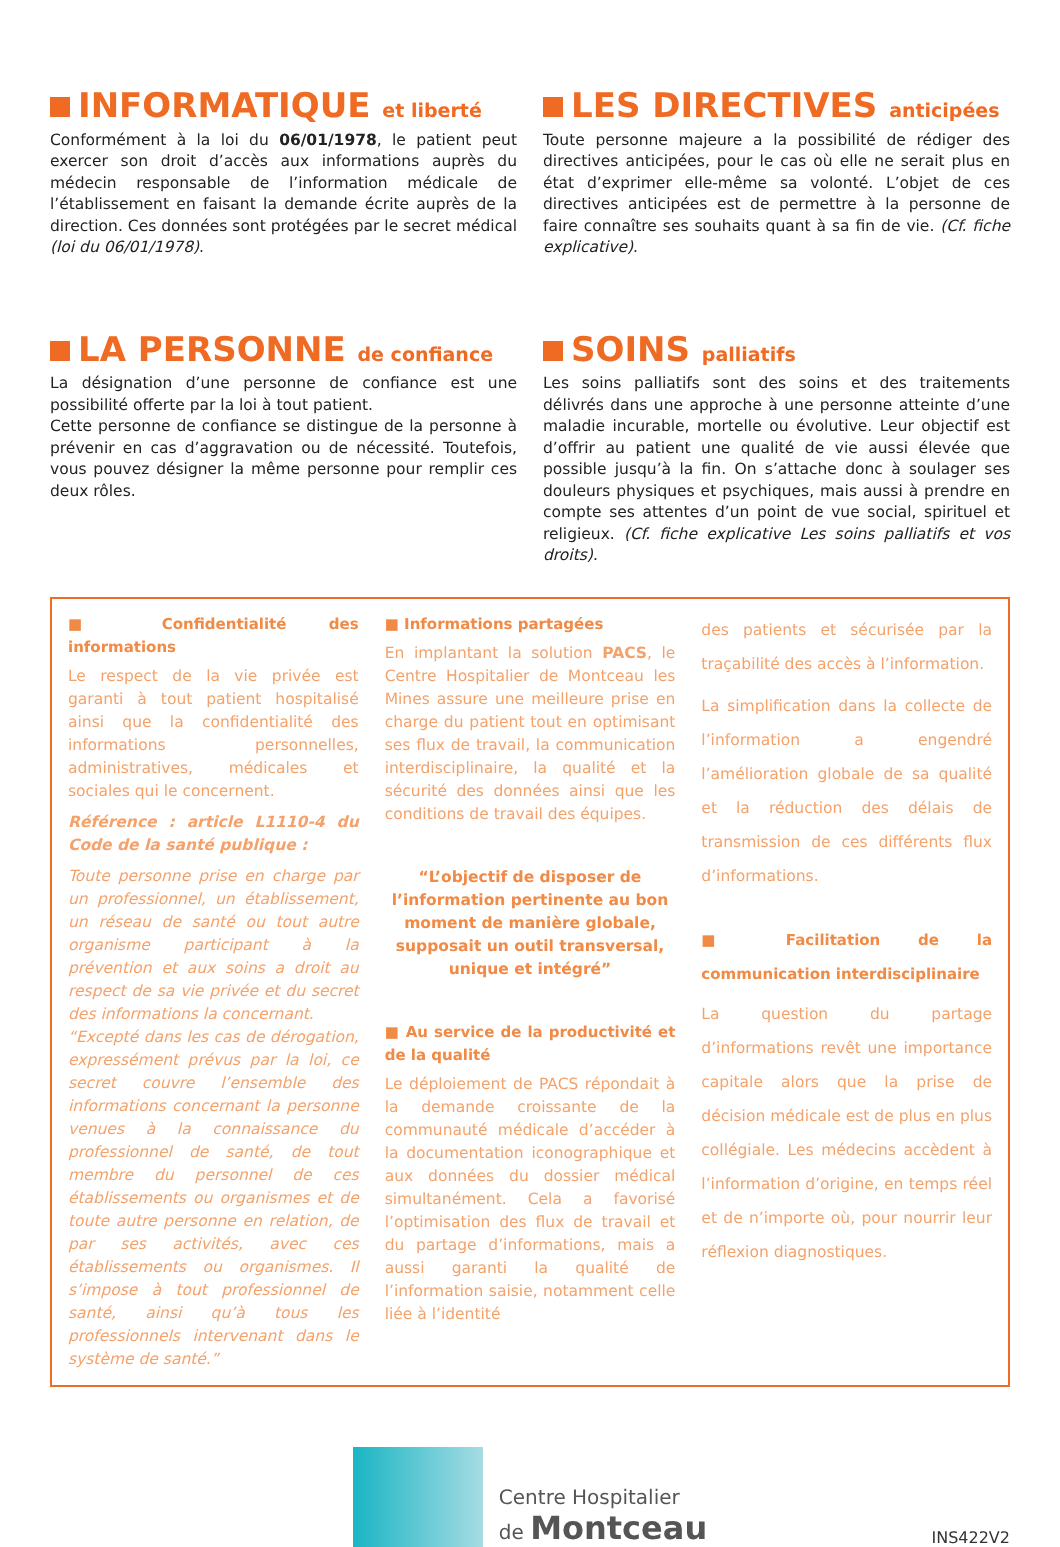INFORMATIQUE et liberté
Conformément à la loi du 06/01/1978, le patient peut exercer son droit d’accès aux informations auprès du médecin responsable de l’information médicale de l’établissement en faisant la demande écrite auprès de la direction. Ces données sont protégées par le secret médical (loi du 06/01/1978).
LES DIRECTIVES anticipées
Toute personne majeure a la possibilité de rédiger des directives anticipées, pour le cas où elle ne serait plus en état d’exprimer elle-même sa volonté. L’objet de ces directives anticipées est de permettre à la personne de faire connaître ses souhaits quant à sa fin de vie. (Cf. fiche explicative).
LA PERSONNE de confiance
La désignation d’une personne de confiance est une possibilité offerte par la loi à tout patient.
Cette personne de confiance se distingue de la personne à prévenir en cas d’aggravation ou de nécessité. Toutefois, vous pouvez désigner la même personne pour remplir ces deux rôles.
SOINS palliatifs
Les soins palliatifs sont des soins et des traitements délivrés dans une approche à une personne atteinte d’une maladie incurable, mortelle ou évolutive. Leur objectif est d’offrir au patient une qualité de vie aussi élevée que possible jusqu’à la fin. On s’attache donc à soulager ses douleurs physiques et psychiques, mais aussi à prendre en compte ses attentes d’un point de vue social, spirituel et religieux. (Cf. fiche explicative Les soins palliatifs et vos droits).
■ Confidentialité des informations
Le respect de la vie privée est garanti à tout patient hospitalisé ainsi que la confidentialité des informations personnelles, administratives, médicales et sociales qui le concernent.
Référence : article L1110-4 du Code de la santé publique :
Toute personne prise en charge par un professionnel, un établissement, un réseau de santé ou tout autre organisme participant à la prévention et aux soins a droit au respect de sa vie privée et du secret des informations la concernant.
“Excepté dans les cas de dérogation, expressément prévus par la loi, ce secret couvre l’ensemble des informations concernant la personne venues à la connaissance du professionnel de santé, de tout membre du personnel de ces établissements ou organismes et de toute autre personne en relation, de par ses activités, avec ces établissements ou organismes. Il s’impose à tout professionnel de santé, ainsi qu’à tous les professionnels intervenant dans le système de santé.”
■ Informations partagées
En implantant la solution PACS, le Centre Hospitalier de Montceau les Mines assure une meilleure prise en charge du patient tout en optimisant ses flux de travail, la communication interdisciplinaire, la qualité et la sécurité des données ainsi que les conditions de travail des équipes.
“L’objectif de disposer de l’information pertinente au bon moment de manière globale, supposait un outil transversal, unique et intégré”
■ Au service de la productivité et de la qualité
Le déploiement de PACS répondait à la demande croissante de la communauté médicale d’accéder à la documentation iconographique et aux données du dossier médical simultanément. Cela a favorisé l’optimisation des flux de travail et du partage d’informations, mais a aussi garanti la qualité de l’information saisie, notamment celle liée à l’identité
des patients et sécurisée par la traçabilité des accès à l’information.
La simplification dans la collecte de l’information a engendré l’amélioration globale de sa qualité et la réduction des délais de transmission de ces différents flux d’informations.
■ Facilitation de la communication interdisciplinaire
La question du partage d’informations revêt une importance capitale alors que la prise de décision médicale est de plus en plus collégiale. Les médecins accèdent à l’information d’origine, en temps réel et de n’importe où, pour nourrir leur réflexion diagnostiques.
Centre Hospitalier
de Montceau
INS422V2